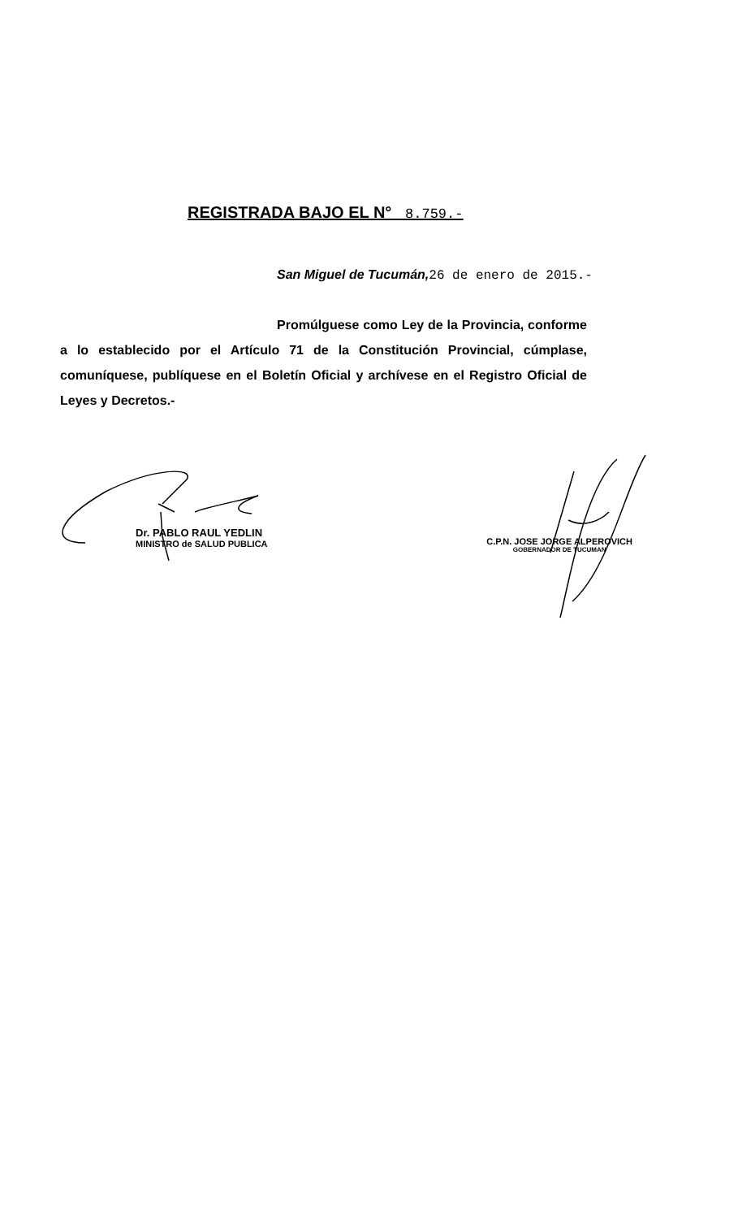REGISTRADA BAJO EL N° 8.759.-
San Miguel de Tucumán, 26 de enero de 2015.-
Promúlguese como Ley de la Provincia, conforme a lo establecido por el Artículo 71 de la Constitución Provincial, cúmplase, comuníquese, publíquese en el Boletín Oficial y archívese en el Registro Oficial de Leyes y Decretos.-
Dr. PABLO RAUL YEDLIN
MINISTRO de SALUD PUBLICA
C.P.N. JOSE JORGE ALPEROVICH
GOBERNADOR DE TUCUMAN